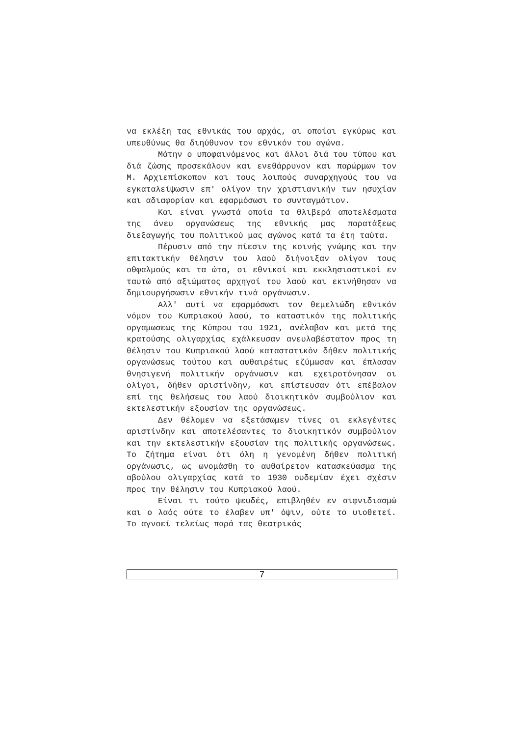να εκλέξη τας εθνικάς του αρχάς, αι οποίαι εγκύρως και υπευθύνως θα διηύθυνον τον εθνικόν του αγώνα.
Μάτην ο υποφαινόμενος και άλλοι διά του τύπου και διά ζώσης προσεκάλουν και ενεθάρρυνον και παρώρμων τον Μ. Αρχιεπίσκοπον και τους λοιπούς συναρχηγούς του να εγκαταλείψωσιν επ' ολίγον την χριστιανικήν των ησυχίαν και αδιαφορίαν και εφαρμόσωσι το συνταγμάτιον.
Και είναι γνωστά οποία τα θλιβερά αποτελέσματα της άνευ οργανώσεως της εθνικής μας παρατάξεως διεξαγωγής του πολιτικού μας αγώνος κατά τα έτη ταύτα.
Πέρυσιν από την πίεσιν της κοινής γνώμης και την επιτακτικήν θέλησιν του λαού διήνοιξαν ολίγον τους οθφαλμούς και τα ώτα, οι εθνικοί και εκκλησιαστικοί εν ταυτώ από αξιώματος αρχηγοί του λαού και εκινήθησαν να δημιουργήσωσιν εθνικήν τινά οργάνωσιν.
Αλλ' αυτί να εφαρμόσωσι τον θεμελιώδη εθνικόν νόμον του Κυπριακού λαού, το καταστικόν της πολιτικής οργαμωσεως της Κύπρου του 1921, ανέλαβον και μετά της κρατούσης ολιγαρχίας εχάλκευσαν ανευλαβέστατον προς τη θέλησιν του Κυπριακού λαού καταστατικόν δήθεν πολιτικής οργανώσεως τούτου και αυθαιρέτως εζύμωσαν και έπλασαν θνησιγενή πολιτικήν οργάνωσιν και εχειροτόνησαν οι ολίγοι, δήθεν αριστίνδην, και επίστευσαν ότι επέβαλον επί της θελήσεως του λαού διοικητικόν συμβούλιον και εκτελεστικήν εξουσίαν της οργανώσεως.
Δεν θέλομεν να εξετάσωμεν τίνες οι εκλεγέντες αριστίνδην και αποτελέσαντες το διοικητικόν συμβούλιον και την εκτελεστικήν εξουσίαν της πολιτικής οργανώσεως. Το ζήτημα είναι ότι όλη η γενομένη δήθεν πολιτική οργάνωσις, ως ωνομάσθη το αυθαίρετον κατασκεύασμα της αβούλου ολιγαρχίας κατά το 1930 ουδεμίαν έχει σχέσιν προς την θέλησιν του Κυπριακού λαού.
Είναι τι τούτο ψευδές, επιβληθέν εν αιφνιδιασμώ και ο λαός ούτε το έλαβεν υπ' όψιν, ούτε το υιοθετεί. Το αγνοεί τελείως παρά τας θεατρικάς
7